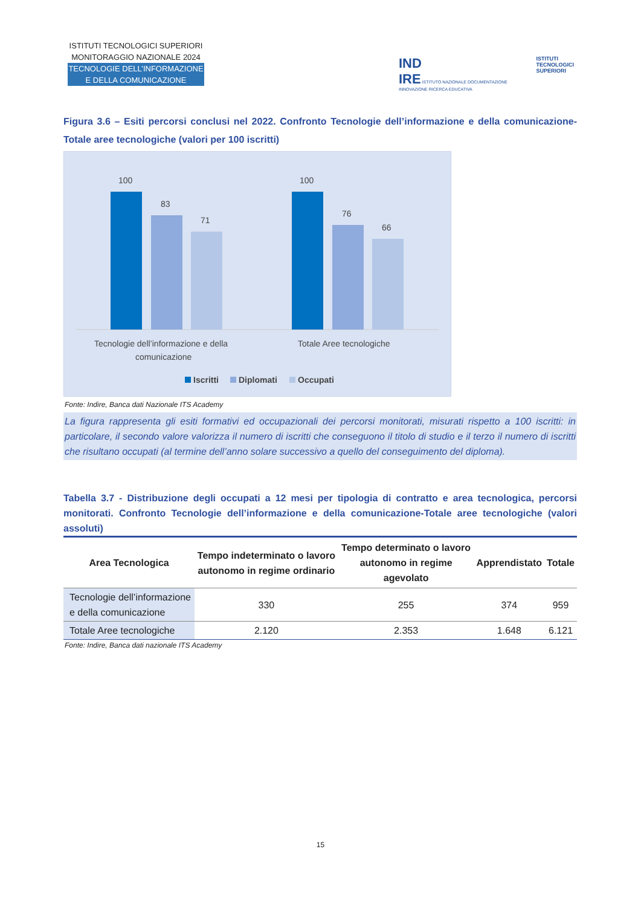ISTITUTI TECNOLOGICI SUPERIORI
MONITORAGGIO NAZIONALE 2024
TECNOLOGIE DELL’INFORMAZIONE
E DELLA COMUNICAZIONE
IND
IRE ISTITUTO NAZIONALE DOCUMENTAZIONE INNOVAZIONE RICERCA EDUCATIVA
ISTITUTI
TECNOLOGICI
SUPERIORI
Figura 3.6 – Esiti percorsi conclusi nel 2022. Confronto Tecnologie dell’informazione e della comunicazione-Totale aree tecnologiche (valori per 100 iscritti)
100
83
71
100
76
66
Tecnologie dell’informazione e della
comunicazione
Totale Aree tecnologiche
Iscritti
Diplomati
Occupati
Fonte: Indire, Banca dati Nazionale ITS Academy
La figura rappresenta gli esiti formativi ed occupazionali dei percorsi monitorati, misurati rispetto a 100 iscritti: in particolare, il secondo valore valorizza il numero di iscritti che conseguono il titolo di studio e il terzo il numero di iscritti che risultano occupati (al termine dell’anno solare successivo a quello del conseguimento del diploma).
Tabella 3.7 - Distribuzione degli occupati a 12 mesi per tipologia di contratto e area tecnologica, percorsi monitorati. Confronto Tecnologie dell’informazione e della comunicazione-Totale aree tecnologiche (valori assoluti)
| Area Tecnologica | Tempo indeterminato o lavoro autonomo in regime ordinario | Tempo determinato o lavoro autonomo in regime agevolato | Apprendistato | Totale |
| --- | --- | --- | --- | --- |
| Tecnologie dell’informazione e della comunicazione | 330 | 255 | 374 | 959 |
| Totale Aree tecnologiche | 2.120 | 2.353 | 1.648 | 6.121 |
Fonte: Indire, Banca dati nazionale ITS Academy
15